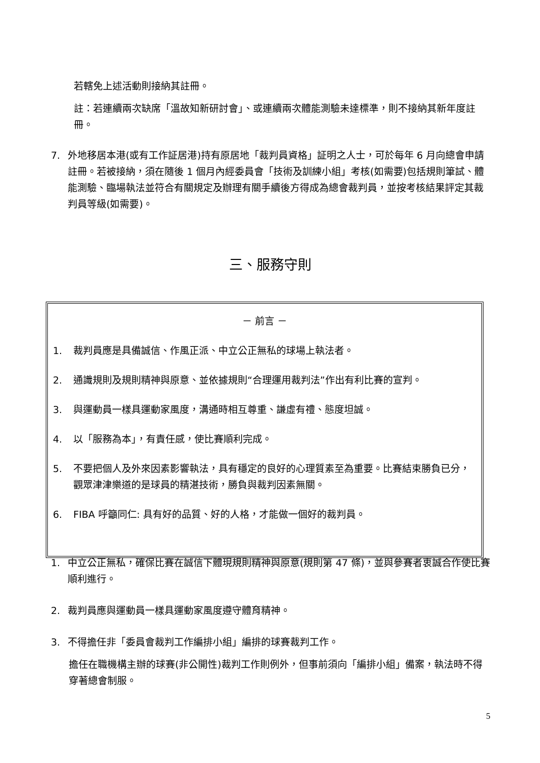若轄免上述活動則接納其註冊。
註：若連續兩次缺席「溫故知新研討會」、或連續兩次體能測驗未達標準，則不接納其新年度註冊。
7. 外地移居本港(或有工作証居港)持有原居地「裁判員資格」証明之人士，可於每年 6 月向總會申請註冊。若被接納，須在隨後 1 個月內經委員會「技術及訓練小組」考核(如需要)包括規則筆試、體能測驗、臨場執法並符合有關規定及辦理有關手續後方得成為總會裁判員，並按考核結果評定其裁判員等級(如需要)。
三、服務守則
－ 前言 －
1. 裁判員應是具備誠信、作風正派、中立公正無私的球場上執法者。
2. 通識規則及規則精神與原意、並依據規則“合理運用裁判法”作出有利比賽的宣判。
3. 與運動員一樣具運動家風度，溝通時相互尊重、謙虛有禮、態度坦誠。
4. 以「服務為本」，有責任感，使比賽順利完成。
5. 不要把個人及外來因素影響執法，具有穩定的良好的心理質素至為重要。比賽結束勝負已分，觀眾津津樂道的是球員的精湛技術，勝負與裁判因素無關。
6. FIBA 呼籲同仁: 具有好的品質、好的人格，才能做一個好的裁判員。
1. 中立公正無私，確保比賽在誠信下體現規則精神與原意(規則第 47 條)，並與參賽者衷誠合作使比賽順利進行。
2. 裁判員應與運動員一樣具運動家風度遵守體育精神。
3. 不得擔任非「委員會裁判工作編排小組」編排的球賽裁判工作。
擔任在職機構主辦的球賽(非公開性)裁判工作則例外，但事前須向「編排小組」備案，執法時不得穿著總會制服。
5